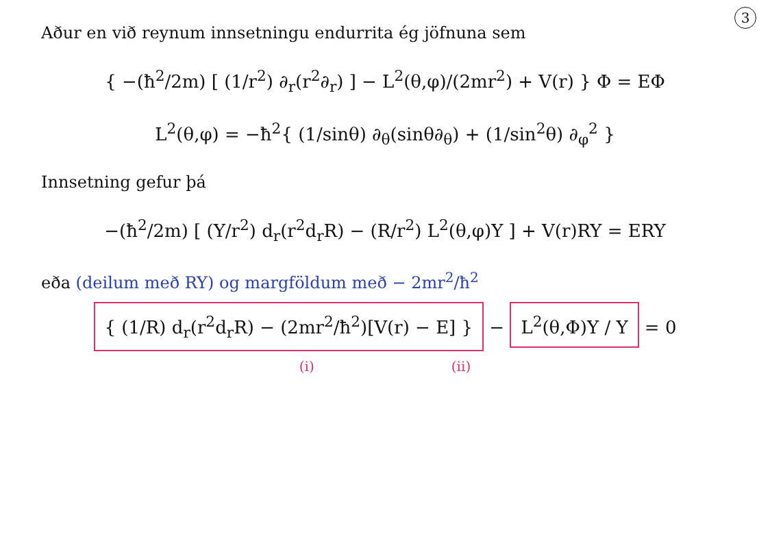3
Aður en við reynum innsetningu endurrita ég jöfnuna sem
{ −(ħ<sup>2</sup>/2m) [ (1/r<sup>2</sup>) ∂<sub>r</sub>(r<sup>2</sup>∂<sub>r</sub>) ] − L<sup>2</sup>(θ,φ)/(2mr<sup>2</sup>) + V(r) } Φ = EΦ
L<sup>2</sup>(θ,φ) = −ħ<sup>2</sup>{ (1/sinθ) ∂<sub>θ</sub>(sinθ∂<sub>θ</sub>) + (1/sin<sup>2</sup>θ) ∂<sub>φ</sub><sup>2</sup> }
Innsetning gefur þá
−(ħ<sup>2</sup>/2m) [ (Y/r<sup>2</sup>) d<sub>r</sub>(r<sup>2</sup>d<sub>r</sub>R) − (R/r<sup>2</sup>) L<sup>2</sup>(θ,φ)Y ] + V(r)RY = ERY
eða (deilum með RY) og margföldum með − 2mr<sup>2</sup>/ħ<sup>2</sup>
{ (1/R) d<sub>r</sub>(r<sup>2</sup>d<sub>r</sub>R) − (2mr<sup>2</sup>/ħ<sup>2</sup>)[V(r) − E] } − L<sup>2</sup>(θ,Φ)Y / Y = 0
(i) (ii)